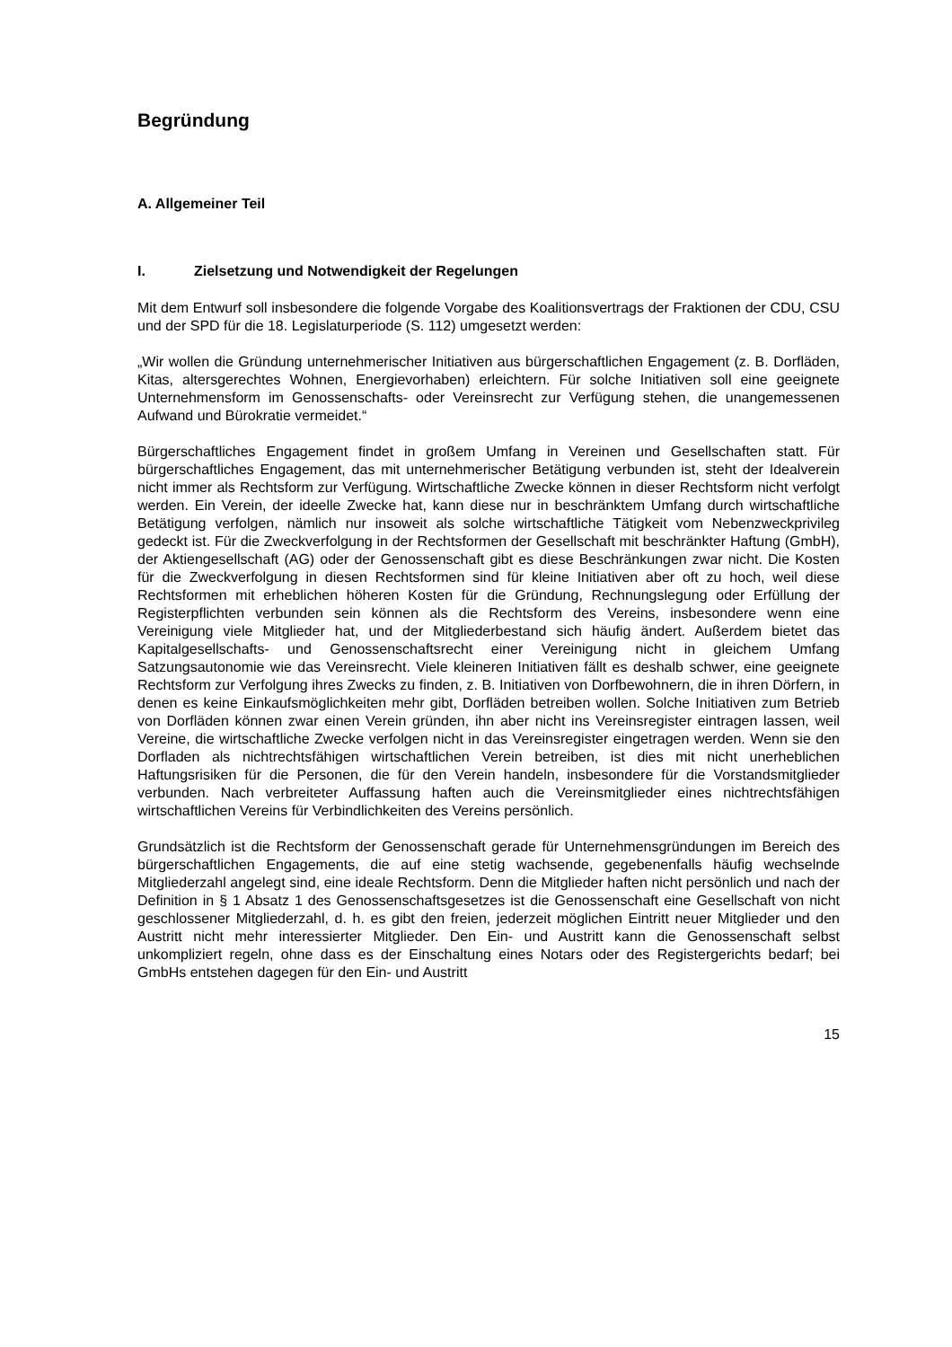Begründung
A. Allgemeiner Teil
I. Zielsetzung und Notwendigkeit der Regelungen
Mit dem Entwurf soll insbesondere die folgende Vorgabe des Koalitionsvertrags der Fraktionen der CDU, CSU und der SPD für die 18. Legislaturperiode (S. 112) umgesetzt werden:
„Wir wollen die Gründung unternehmerischer Initiativen aus bürgerschaftlichen Engagement (z. B. Dorfläden, Kitas, altersgerechtes Wohnen, Energievorhaben) erleichtern. Für solche Initiativen soll eine geeignete Unternehmensform im Genossenschafts- oder Vereinsrecht zur Verfügung stehen, die unangemessenen Aufwand und Bürokratie vermeidet.“
Bürgerschaftliches Engagement findet in großem Umfang in Vereinen und Gesellschaften statt. Für bürgerschaftliches Engagement, das mit unternehmerischer Betätigung verbunden ist, steht der Idealverein nicht immer als Rechtsform zur Verfügung. Wirtschaftliche Zwecke können in dieser Rechtsform nicht verfolgt werden. Ein Verein, der ideelle Zwecke hat, kann diese nur in beschränktem Umfang durch wirtschaftliche Betätigung verfolgen, nämlich nur insoweit als solche wirtschaftliche Tätigkeit vom Nebenzweckprivileg gedeckt ist. Für die Zweckverfolgung in der Rechtsformen der Gesellschaft mit beschränkter Haftung (GmbH), der Aktiengesellschaft (AG) oder der Genossenschaft gibt es diese Beschränkungen zwar nicht. Die Kosten für die Zweckverfolgung in diesen Rechtsformen sind für kleine Initiativen aber oft zu hoch, weil diese Rechtsformen mit erheblichen höheren Kosten für die Gründung, Rechnungslegung oder Erfüllung der Registerpflichten verbunden sein können als die Rechtsform des Vereins, insbesondere wenn eine Vereinigung viele Mitglieder hat, und der Mitgliederbestand sich häufig ändert. Außerdem bietet das Kapitalgesellschafts- und Genossenschaftsrecht einer Vereinigung nicht in gleichem Umfang Satzungsautonomie wie das Vereinsrecht. Viele kleineren Initiativen fällt es deshalb schwer, eine geeignete Rechtsform zur Verfolgung ihres Zwecks zu finden, z. B. Initiativen von Dorfbewohnern, die in ihren Dörfern, in denen es keine Einkaufsmöglichkeiten mehr gibt, Dorfläden betreiben wollen. Solche Initiativen zum Betrieb von Dorfläden können zwar einen Verein gründen, ihn aber nicht ins Vereinsregister eintragen lassen, weil Vereine, die wirtschaftliche Zwecke verfolgen nicht in das Vereinsregister eingetragen werden. Wenn sie den Dorfladen als nichtrechtsfähigen wirtschaftlichen Verein betreiben, ist dies mit nicht unerheblichen Haftungsrisiken für die Personen, die für den Verein handeln, insbesondere für die Vorstandsmitglieder verbunden. Nach verbreiteter Auffassung haften auch die Vereinsmitglieder eines nichtrechtsfähigen wirtschaftlichen Vereins für Verbindlichkeiten des Vereins persönlich.
Grundsätzlich ist die Rechtsform der Genossenschaft gerade für Unternehmensgründungen im Bereich des bürgerschaftlichen Engagements, die auf eine stetig wachsende, gegebenenfalls häufig wechselnde Mitgliederzahl angelegt sind, eine ideale Rechtsform. Denn die Mitglieder haften nicht persönlich und nach der Definition in § 1 Absatz 1 des Genossenschaftsgesetzes ist die Genossenschaft eine Gesellschaft von nicht geschlossener Mitgliederzahl, d. h. es gibt den freien, jederzeit möglichen Eintritt neuer Mitglieder und den Austritt nicht mehr interessierter Mitglieder. Den Ein- und Austritt kann die Genossenschaft selbst unkompliziert regeln, ohne dass es der Einschaltung eines Notars oder des Registergerichts bedarf; bei GmbHs entstehen dagegen für den Ein- und Austritt
15